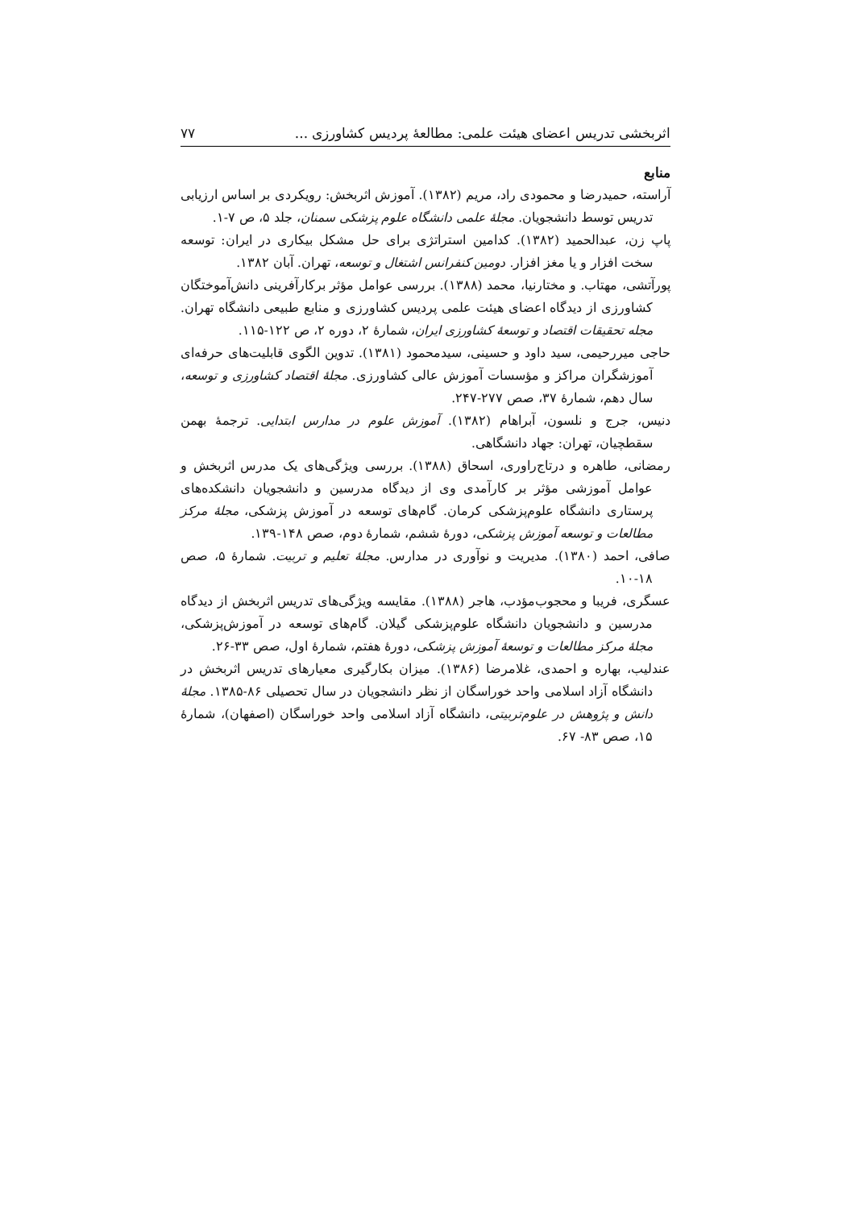اثربخشی تدریس اعضای هیئت علمی: مطالعهٔ پردیس کشاورزی ... ۷۷
منابع
آراسته، حمیدرضا و محمودی راد، مریم (۱۳۸۲). آموزش اثربخش: رویکردی بر اساس ارزیابی تدریس توسط دانشجویان. مجلهٔ علمی دانشگاه علوم پزشکی سمنان، جلد ۵، ص ۷-۱.
پاپ زن، عبدالحمید (۱۳۸۲). کدامین استراتژی برای حل مشکل بیکاری در ایران: توسعه سخت افزار و یا مغز افزار. دومین کنفرانس اشتغال و توسعه، تهران. آبان ۱۳۸۲.
پورآتشی، مهتاب. و مختارنیا، محمد (۱۳۸۸). بررسی عوامل مؤثر برکارآفرینی دانش‌آموختگان کشاورزی از دیدگاه اعضای هیئت علمی پردیس کشاورزی و منابع طبیعی دانشگاه تهران. مجله تحقیقات اقتصاد و توسعهٔ کشاورزی ایران، شمارهٔ ۲، دوره ۲، ص ۱۲۲-۱۱۵.
حاجی میررحیمی، سید داود و حسینی، سیدمحمود (۱۳۸۱). تدوین الگوی قابلیت‌های حرفه‌ای آموزشگران مراکز و مؤسسات آموزش عالی کشاورزی. مجلهٔ اقتصاد کشاورزی و توسعه، سال دهم، شمارهٔ ۳۷، صص ۲۷۷-۲۴۷.
دنیس، جرج و نلسون، آبراهام (۱۳۸۲). آموزش علوم در مدارس ابتدایی. ترجمهٔ بهمن سقطچیان، تهران: جهاد دانشگاهی.
رمضانی، طاهره و درتاج‌راوری، اسحاق (۱۳۸۸). بررسی ویژگی‌های یک مدرس اثربخش و عوامل آموزشی مؤثر بر کارآمدی وی از دیدگاه مدرسین و دانشجویان دانشکده‌های پرستاری دانشگاه علوم‌پزشکی کرمان. گام‌های توسعه در آموزش پزشکی، مجلهٔ مرکز مطالعات و توسعه آموزش پزشکی، دورهٔ ششم، شمارهٔ دوم، صص ۱۴۸-۱۳۹.
صافی، احمد (۱۳۸۰). مدیریت و نوآوری در مدارس. مجلهٔ تعلیم و تربیت. شمارهٔ ۵، صص ۱۸-۱۰.
عسگری، فریبا و محجوب‌مؤدب، هاجر (۱۳۸۸). مقایسه ویژگی‌های تدریس اثربخش از دیدگاه مدرسین و دانشجویان دانشگاه علوم‌پزشکی گیلان. گام‌های توسعه در آموزش‌پزشکی، مجلهٔ مرکز مطالعات و توسعهٔ آموزش پزشکی، دورهٔ هفتم، شمارهٔ اول، صص ۳۳-۲۶.
عندلیب، بهاره و احمدی، غلامرضا (۱۳۸۶). میزان بکارگیری معیارهای تدریس اثربخش در دانشگاه آزاد اسلامی واحد خوراسگان از نظر دانشجویان در سال تحصیلی ۸۶-۱۳۸۵. مجلهٔ دانش و پژوهش در علوم‌تربیتی، دانشگاه آزاد اسلامی واحد خوراسگان (اصفهان)، شمارهٔ ۱۵، صص ۸۳- ۶۷.